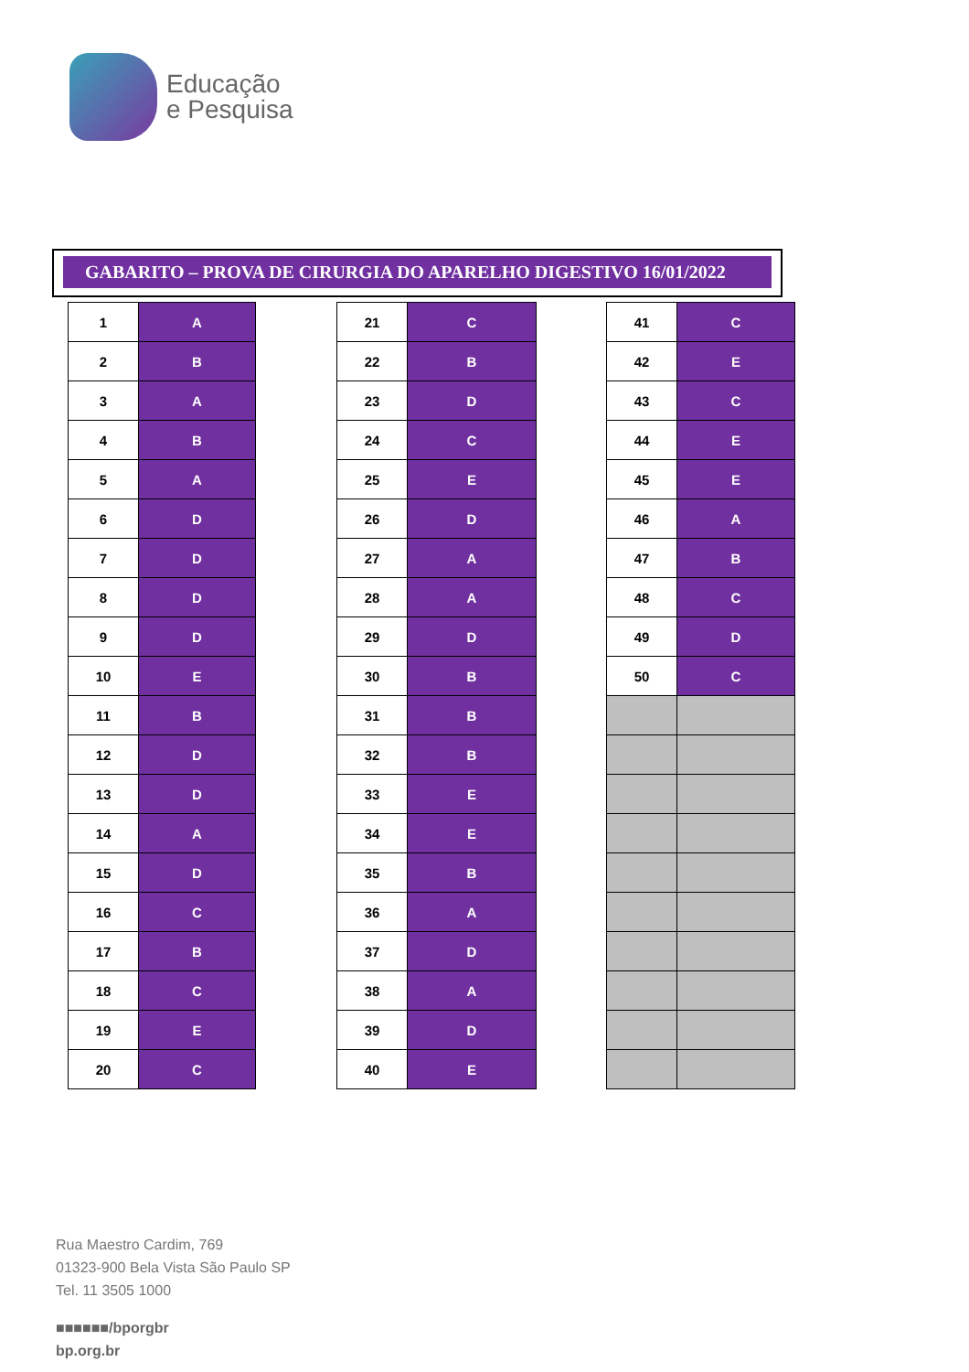Educação
e Pesquisa
GABARITO – PROVA DE CIRURGIA DO APARELHO DIGESTIVO 16/01/2022
| 1 | A |
| 2 | B |
| 3 | A |
| 4 | B |
| 5 | A |
| 6 | D |
| 7 | D |
| 8 | D |
| 9 | D |
| 10 | E |
| 11 | B |
| 12 | D |
| 13 | D |
| 14 | A |
| 15 | D |
| 16 | C |
| 17 | B |
| 18 | C |
| 19 | E |
| 20 | C |
| 21 | C |
| 22 | B |
| 23 | D |
| 24 | C |
| 25 | E |
| 26 | D |
| 27 | A |
| 28 | A |
| 29 | D |
| 30 | B |
| 31 | B |
| 32 | B |
| 33 | E |
| 34 | E |
| 35 | B |
| 36 | A |
| 37 | D |
| 38 | A |
| 39 | D |
| 40 | E |
| 41 | C |
| 42 | E |
| 43 | C |
| 44 | E |
| 45 | E |
| 46 | A |
| 47 | B |
| 48 | C |
| 49 | D |
| 50 | C |
Rua Maestro Cardim, 769
01323-900 Bela Vista São Paulo SP
Tel. 11 3505 1000
■■■■■■/bporgbr
bp.org.br